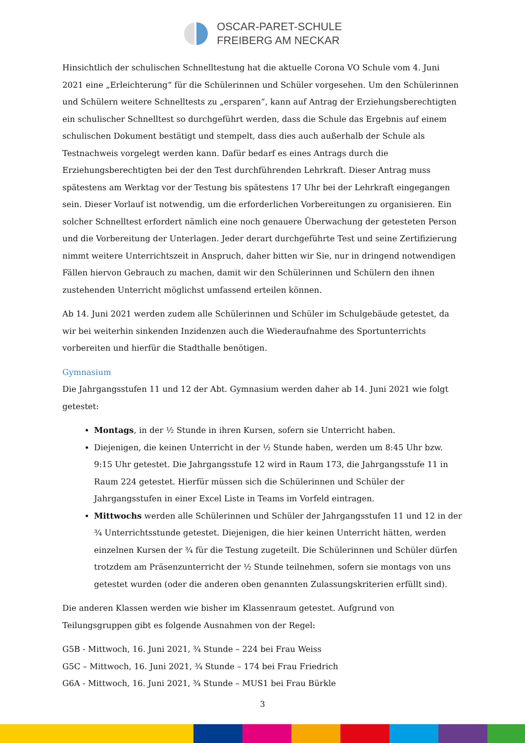OSCAR-PARET-SCHULE
FREIBERG AM NECKAR
Hinsichtlich der schulischen Schnelltestung hat die aktuelle Corona VO Schule vom 4. Juni 2021 eine „Erleichterung“ für die Schülerinnen und Schüler vorgesehen. Um den Schülerinnen und Schülern weitere Schnelltests zu „ersparen“, kann auf Antrag der Erziehungsberechtigten ein schulischer Schnelltest so durchgeführt werden, dass die Schule das Ergebnis auf einem schulischen Dokument bestätigt und stempelt, dass dies auch außerhalb der Schule als Testnachweis vorgelegt werden kann. Dafür bedarf es eines Antrags durch die Erziehungsberechtigten bei der den Test durchführenden Lehrkraft. Dieser Antrag muss spätestens am Werktag vor der Testung bis spätestens 17 Uhr bei der Lehrkraft eingegangen sein. Dieser Vorlauf ist notwendig, um die erforderlichen Vorbereitungen zu organisieren. Ein solcher Schnelltest erfordert nämlich eine noch genauere Überwachung der getesteten Person und die Vorbereitung der Unterlagen. Jeder derart durchgeführte Test und seine Zertifizierung nimmt weitere Unterrichtszeit in Anspruch, daher bitten wir Sie, nur in dringend notwendigen Fällen hiervon Gebrauch zu machen, damit wir den Schülerinnen und Schülern den ihnen zustehenden Unterricht möglichst umfassend erteilen können.
Ab 14. Juni 2021 werden zudem alle Schülerinnen und Schüler im Schulgebäude getestet, da wir bei weiterhin sinkenden Inzidenzen auch die Wiederaufnahme des Sportunterrichts vorbereiten und hierfür die Stadthalle benötigen.
Gymnasium
Die Jahrgangsstufen 11 und 12 der Abt. Gymnasium werden daher ab 14. Juni 2021 wie folgt getestet:
Montags, in der ½ Stunde in ihren Kursen, sofern sie Unterricht haben.
Diejenigen, die keinen Unterricht in der ½ Stunde haben, werden um 8:45 Uhr bzw. 9:15 Uhr getestet. Die Jahrgangsstufe 12 wird in Raum 173, die Jahrgangsstufe 11 in Raum 224 getestet. Hierfür müssen sich die Schülerinnen und Schüler der Jahrgangsstufen in einer Excel Liste in Teams im Vorfeld eintragen.
Mittwochs werden alle Schülerinnen und Schüler der Jahrgangsstufen 11 und 12 in der ¾ Unterrichtsstunde getestet. Diejenigen, die hier keinen Unterricht hätten, werden einzelnen Kursen der ¾ für die Testung zugeteilt. Die Schülerinnen und Schüler dürfen trotzdem am Präsenzunterricht der ½ Stunde teilnehmen, sofern sie montags von uns getestet wurden (oder die anderen oben genannten Zulassungskriterien erfüllt sind).
Die anderen Klassen werden wie bisher im Klassenraum getestet. Aufgrund von Teilungsgruppen gibt es folgende Ausnahmen von der Regel:
G5B - Mittwoch, 16. Juni 2021, ¾ Stunde – 224 bei Frau Weiss
G5C – Mittwoch, 16. Juni 2021, ¾ Stunde – 174 bei Frau Friedrich
G6A - Mittwoch, 16. Juni 2021, ¾ Stunde – MUS1 bei Frau Bürkle
3